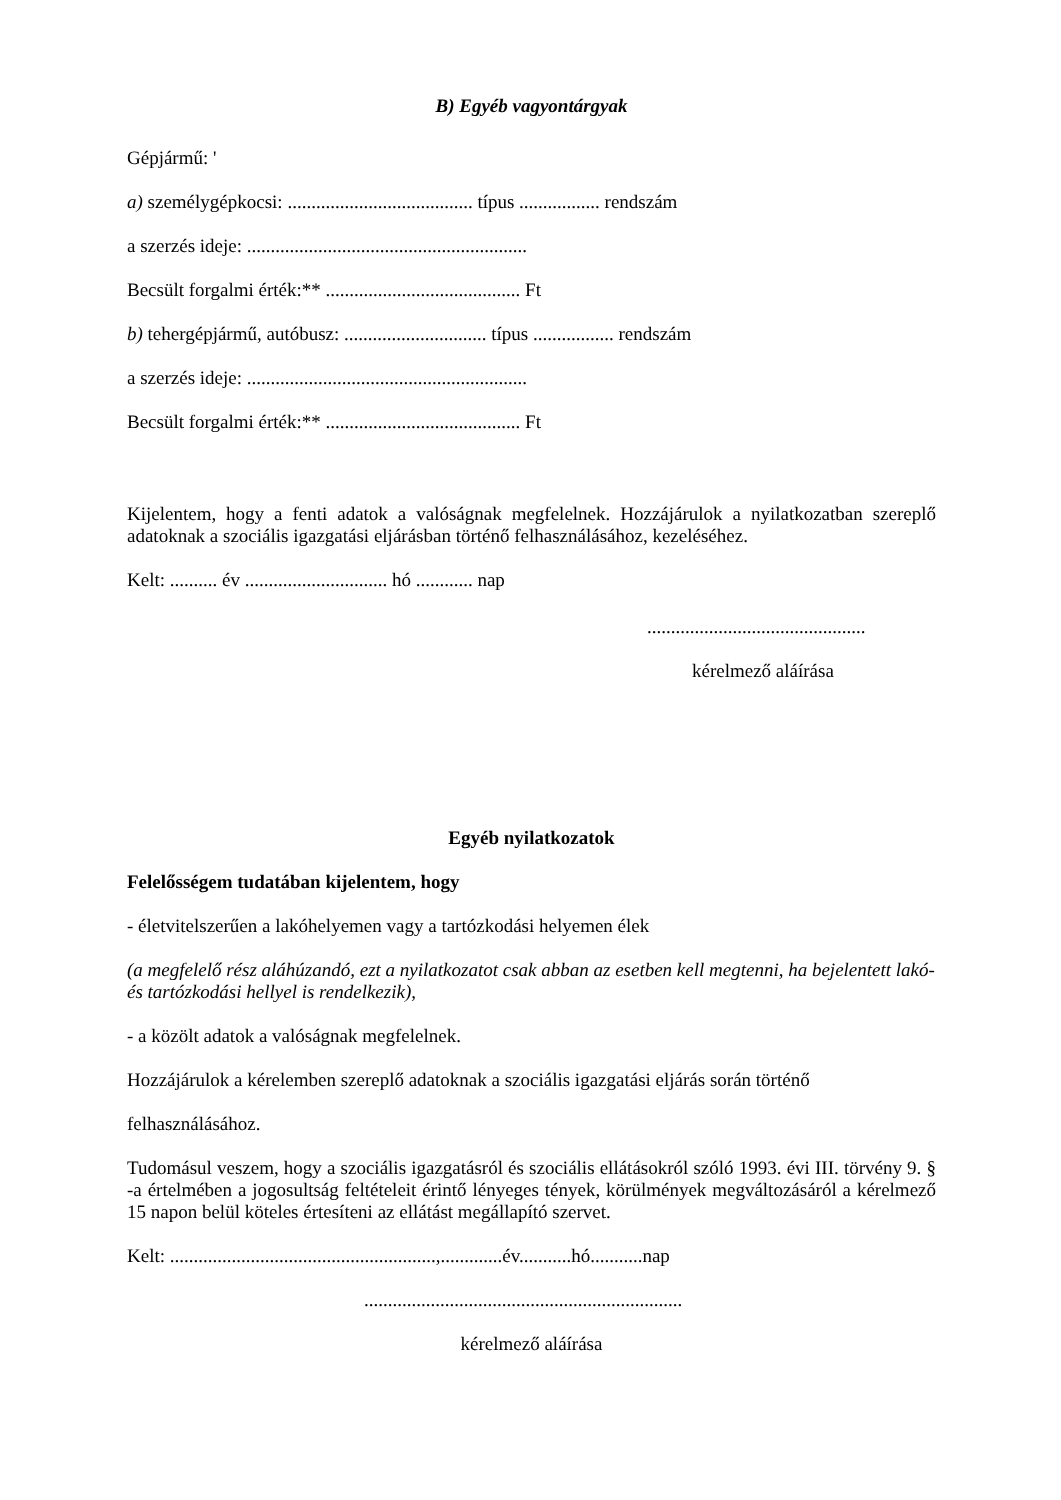B) Egyéb vagyontárgyak
Gépjármű: '
a) személygépkocsi: ....................................... típus ................. rendszám
a szerzés ideje: ...........................................................
Becsült forgalmi érték:** ......................................... Ft
b) tehergépjármű, autóbusz: .............................. típus ................. rendszám
a szerzés ideje: ...........................................................
Becsült forgalmi érték:** ......................................... Ft
Kijelentem, hogy a fenti adatok a valóságnak megfelelnek. Hozzájárulok a nyilatkozatban szereplő adatoknak a szociális igazgatási eljárásban történő felhasználásához, kezeléséhez.
Kelt: .......... év .............................. hó ............ nap
..............................................
kérelmező aláírása
Egyéb nyilatkozatok
Felelősségem tudatában kijelentem, hogy
- életvitelszerűen a lakóhelyemen vagy a tartózkodási helyemen élek
(a megfelelő rész aláhúzandó, ezt a nyilatkozatot csak abban az esetben kell megtenni, ha bejelentett lakó- és tartózkodási hellyel is rendelkezik),
- a közölt adatok a valóságnak megfelelnek.
Hozzájárulok a kérelemben szereplő adatoknak a szociális igazgatási eljárás során történő
felhasználásához.
Tudomásul veszem, hogy a szociális igazgatásról és szociális ellátásokról szóló 1993. évi III. törvény 9. § -a értelmében a jogosultság feltételeit érintő lényeges tények, körülmények megváltozásáról a kérelmező 15 napon belül köteles értesíteni az ellátást megállapító szervet.
Kelt: ........................................................,.............év...........hó...........nap
...................................................................
kérelmező aláírása